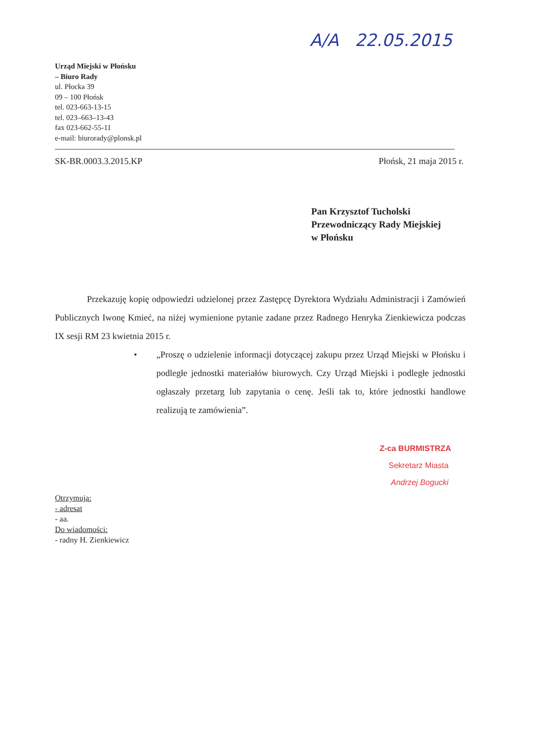A/A 22.05.2015
Urząd Miejski w Płońsku
– Biuro Rady
ul. Płocka 39
09 – 100 Płońsk
tel. 023-663-13-15
tel. 023–663–13-43
fax 023-662-55-11
e-mail: biurorady@plonsk.pl
SK-BR.0003.3.2015.KP Płońsk, 21 maja 2015 r.
Pan Krzysztof Tucholski
Przewodniczący Rady Miejskiej
w Płońsku
Przekazuję kopię odpowiedzi udzielonej przez Zastępcę Dyrektora Wydziału Administracji i Zamówień Publicznych Iwonę Kmieć, na niżej wymienione pytanie zadane przez Radnego Henryka Zienkiewicza podczas IX sesji RM 23 kwietnia 2015 r.
• „Proszę o udzielenie informacji dotyczącej zakupu przez Urząd Miejski w Płońsku i podległe jednostki materiałów biurowych. Czy Urząd Miejski i podległe jednostki ogłaszały przetarg lub zapytania o cenę. Jeśli tak to, które jednostki handlowe realizują te zamówienia”.
Z-ca BURMISTRZA
Sekretarz Miasta
Andrzej Bogucki
Otrzymują:
- adresat
- aa.
Do wiadomości:
- radny H. Zienkiewicz